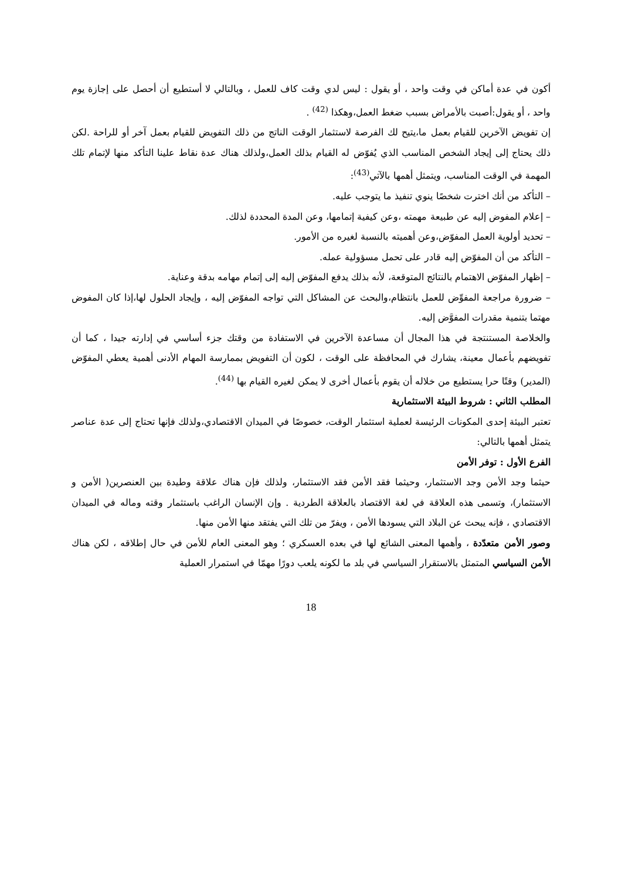أكون في عدة أماكن في وقت واحد ، أو يقول : ليس لدي وقت كاف للعمل ، وبالتالي لا أستطيع أن أحصل على إجازة يوم واحد ، أو يقول:أصبت بالأمراض بسبب ضغط العمل،وهكذا <sup>(42)</sup> .
إن تفويض الآخرين للقيام بعمل ما،يتيح لك الفرصة لاستثمار الوقت الناتج من ذلك التفويض للقيام بعمل آخر أو للراحة .لكن ذلك يحتاج إلى إيجاد الشخص المناسب الذي يُفوّض له القيام بذلك العمل،ولذلك هناك عدة نقاط علينا التأكد منها لإتمام تلك المهمة في الوقت المناسب، ويتمثل أهمها بالآتي<sup>(43)</sup>:
– التأكد من أنك اخترت شخصًا ينوي تنفيذ ما يتوجب عليه.
– إعلام المفوض إليه عن طبيعة مهمته ،وعن كيفية إتمامها، وعن المدة المحددة لذلك.
– تحديد أولوية العمل المفوّض،وعن أهميته بالنسبة لغيره من الأمور.
– التأكد من أن المفوّض إليه قادر على تحمل مسؤولية عمله.
– إظهار المفوّض الاهتمام بالنتائج المتوقعة، لأنه بذلك يدفع المفوّض إليه إلى إتمام مهامه بدقة وعناية.
– ضرورة مراجعة المفوِّض للعمل بانتظام،والبحث عن المشاكل التي تواجه المفوّض إليه ، وإيجاد الحلول لها،إذا كان المفوض مهتما بتنمية مقدرات المفوَّض إليه.
والخلاصة المستنتجة في هذا المجال أن مساعدة الآخرين في الاستفادة من وقتك جزء أساسي في إدارته جيدا ، كما أن تفويضهم بأعمال معينة، يشارك في المحافظة على الوقت ، لكون أن التفويض بممارسة المهام الأدنى أهمية يعطي المفوّض (المدير) وقتًا حرا يستطيع من خلاله أن يقوم بأعمال أخرى لا يمكن لغيره القيام بها <sup>(44)</sup>.
المطلب الثاني : شروط البيئة الاستثمارية
تعتبر البيئة إحدى المكونات الرئيسة لعملية استثمار الوقت، خصوصًا في الميدان الاقتصادي،ولذلك فإنها تحتاج إلى عدة عناصر يتمثل أهمها بالتالي:
الفرع الأول : توفر الأمن
حيثما وجد الأمن وجد الاستثمار، وحيثما فقد الأمن فقد الاستثمار، ولذلك فإن هناك علاقة وطيدة بين العنصرين( الأمن و الاستثمار)، وتسمى هذه العلاقة في لغة الاقتصاد بالعلاقة الطردية . وإن الإنسان الراغب باستثمار وقته وماله في الميدان الاقتصادي ، فإنه يبحث عن البلاد التي يسودها الأمن ، ويفرّ من تلك التي يفتقد منها الأمن منها.
وصور الأمن متعدّدة ، وأهمها المعنى الشائع لها في بعده العسكري ؛ وهو المعنى العام للأمن في حال إطلاقه ، لكن هناك الأمن السياسي المتمثل بالاستقرار السياسي في بلد ما لكونه يلعب دورًا مهمّا في استمرار العملية
18